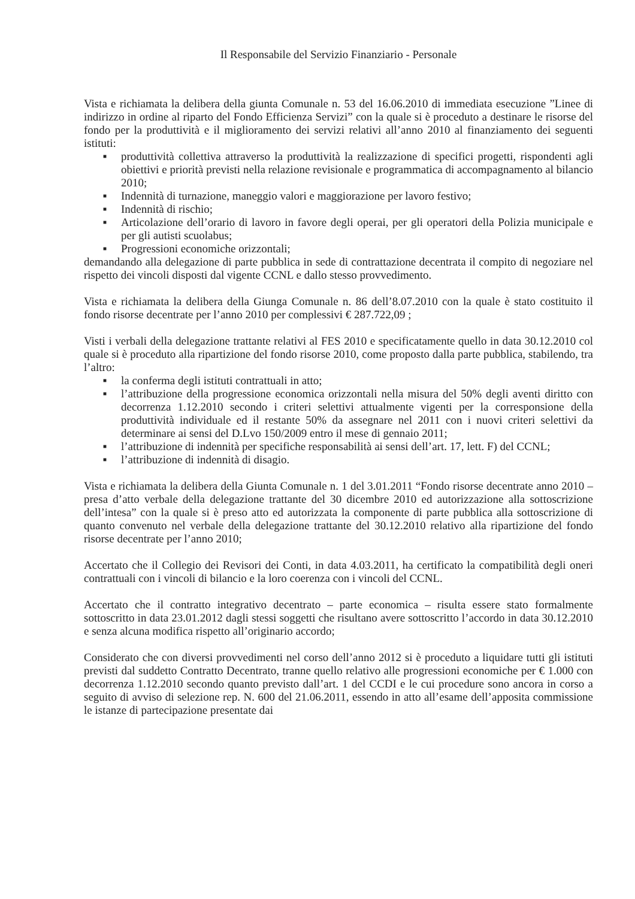Il Responsabile del Servizio Finanziario - Personale
Vista e richiamata la delibera della giunta Comunale n. 53 del 16.06.2010 di immediata esecuzione ”Linee di indirizzo in ordine al riparto del Fondo Efficienza Servizi” con la quale si è proceduto a destinare le risorse del fondo per la produttività e il miglioramento dei servizi relativi all’anno 2010 al finanziamento dei seguenti istituti:
■ produttività collettiva attraverso la produttività la realizzazione di specifici progetti, rispondenti agli obiettivi e priorità previsti nella relazione revisionale e programmatica di accompagnamento al bilancio 2010;
■ Indennità di turnazione, maneggio valori e maggiorazione per lavoro festivo;
■ Indennità di rischio;
■ Articolazione dell’orario di lavoro in favore degli operai, per gli operatori della Polizia municipale e per gli autisti scuolabus;
■ Progressioni economiche orizzontali;
demandando alla delegazione di parte pubblica in sede di contrattazione decentrata il compito di negoziare nel rispetto dei vincoli disposti dal vigente CCNL e dallo stesso provvedimento.
Vista e richiamata la delibera della Giunga Comunale n. 86 dell’8.07.2010 con la quale è stato costituito il fondo risorse decentrate per l’anno 2010 per complessivi € 287.722,09 ;
Visti i verbali della delegazione trattante relativi al FES 2010 e specificatamente quello in data 30.12.2010 col quale si è proceduto alla ripartizione del fondo risorse 2010, come proposto dalla parte pubblica, stabilendo, tra l’altro:
■ la conferma degli istituti contrattuali in atto;
■ l’attribuzione della progressione economica orizzontali nella misura del 50% degli aventi diritto con decorrenza 1.12.2010 secondo i criteri selettivi attualmente vigenti per la corresponsione della produttività individuale ed il restante 50% da assegnare nel 2011 con i nuovi criteri selettivi da determinare ai sensi del D.Lvo 150/2009 entro il mese di gennaio 2011;
■ l’attribuzione di indennità per specifiche responsabilità ai sensi dell’art. 17, lett. F) del CCNL;
■ l’attribuzione di indennità di disagio.
Vista e richiamata la delibera della Giunta Comunale n. 1 del 3.01.2011 “Fondo risorse decentrate anno 2010 – presa d’atto verbale della delegazione trattante del 30 dicembre 2010 ed autorizzazione alla sottoscrizione dell’intesa” con la quale si è preso atto ed autorizzata la componente di parte pubblica alla sottoscrizione di quanto convenuto nel verbale della delegazione trattante del 30.12.2010 relativo alla ripartizione del fondo risorse decentrate per l’anno 2010;
Accertato che il Collegio dei Revisori dei Conti, in data 4.03.2011, ha certificato la compatibilità degli oneri contrattuali con i vincoli di bilancio e la loro coerenza con i vincoli del CCNL.
Accertato che il contratto integrativo decentrato – parte economica – risulta essere stato formalmente sottoscritto in data 23.01.2012 dagli stessi soggetti che risultano avere sottoscritto l’accordo in data 30.12.2010 e senza alcuna modifica rispetto all’originario accordo;
Considerato che con diversi provvedimenti nel corso dell’anno 2012 si è proceduto a liquidare tutti gli istituti previsti dal suddetto Contratto Decentrato, tranne quello relativo alle progressioni economiche per € 1.000 con decorrenza 1.12.2010 secondo quanto previsto dall’art. 1 del CCDI e le cui procedure sono ancora in corso a seguito di avviso di selezione rep. N. 600 del 21.06.2011, essendo in atto all’esame dell’apposita commissione le istanze di partecipazione presentate dai